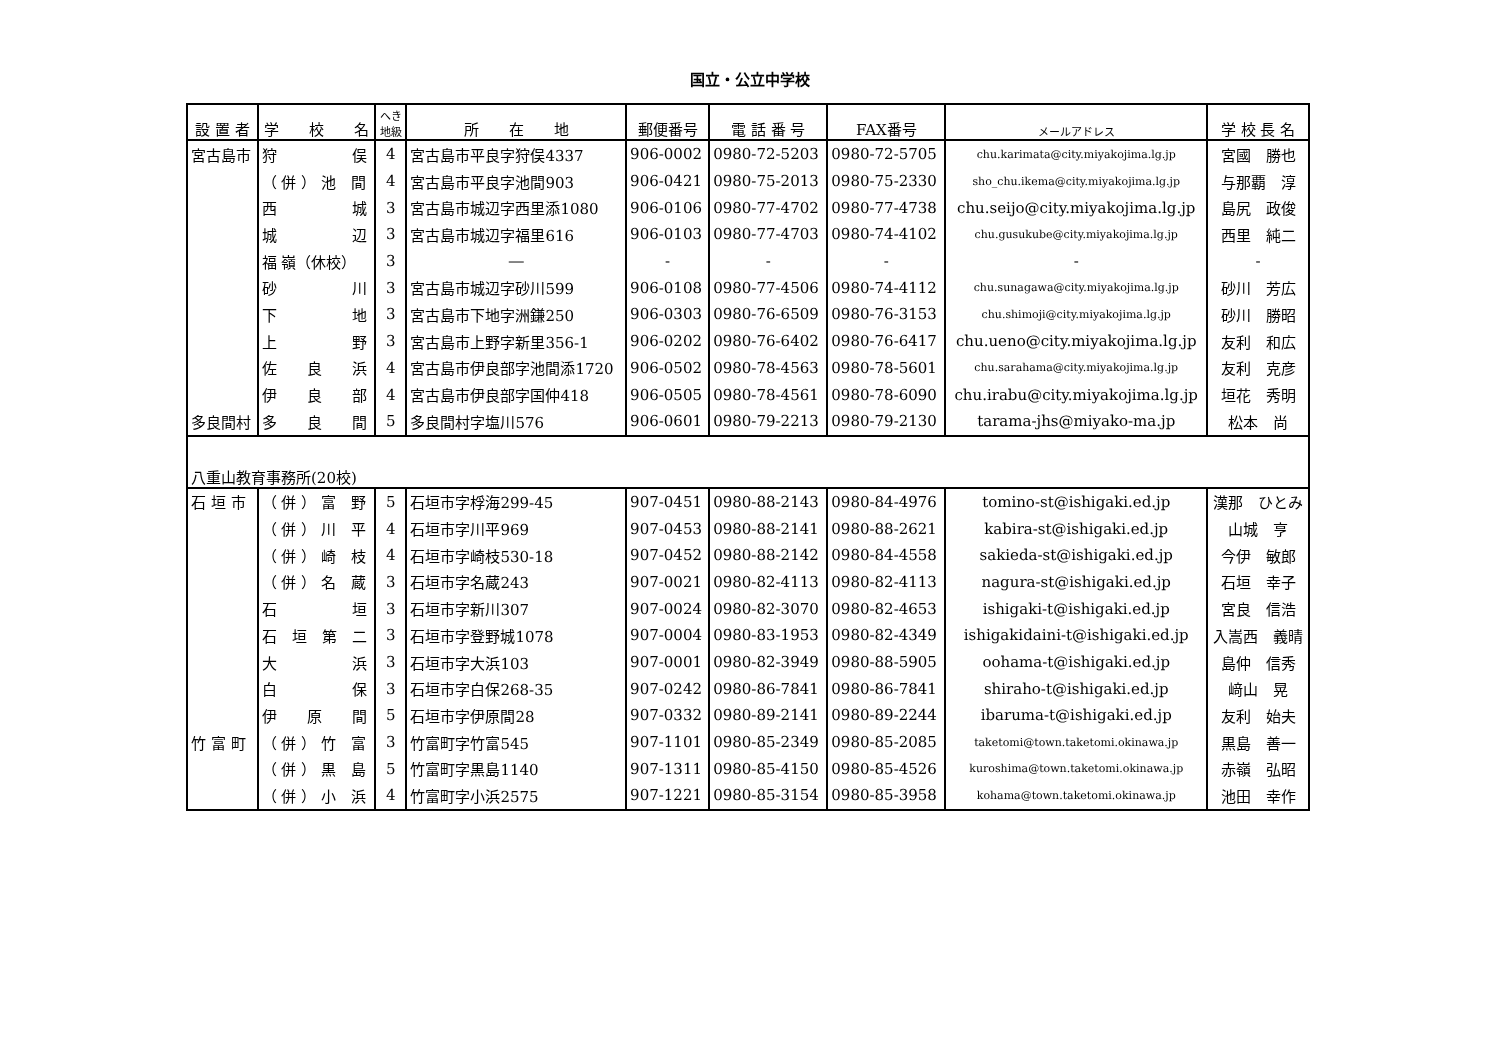国立・公立中学校
| 設 置 者 | 学 校 名 | へき 地級 | 所 在 地 | 郵便番号 | 電 話 番 号 | FAX番号 | メールアドレス | 学 校 長 名 |
| --- | --- | --- | --- | --- | --- | --- | --- | --- |
| 宮古島市 | 狩 俣 | 4 | 宮古島市平良字狩俣4337 | 906-0002 | 0980-72-5203 | 0980-72-5705 | chu.karimata@city.miyakojima.lg.jp | 宮國 勝也 |
| | （ 併 ） 池 間 | 4 | 宮古島市平良字池間903 | 906-0421 | 0980-75-2013 | 0980-75-2330 | sho_chu.ikema@city.miyakojima.lg.jp | 与那覇 淳 |
| | 西 城 | 3 | 宮古島市城辺字西里添1080 | 906-0106 | 0980-77-4702 | 0980-77-4738 | chu.seijo@city.miyakojima.lg.jp | 島尻 政俊 |
| | 城 辺 | 3 | 宮古島市城辺字福里616 | 906-0103 | 0980-77-4703 | 0980-74-4102 | chu.gusukube@city.miyakojima.lg.jp | 西里 純二 |
| | 福 嶺（休校） | 3 | ― | - | - | - | - | - |
| | 砂 川 | 3 | 宮古島市城辺字砂川599 | 906-0108 | 0980-77-4506 | 0980-74-4112 | chu.sunagawa@city.miyakojima.lg.jp | 砂川 芳広 |
| | 下 地 | 3 | 宮古島市下地字洲鎌250 | 906-0303 | 0980-76-6509 | 0980-76-3153 | chu.shimoji@city.miyakojima.lg.jp | 砂川 勝昭 |
| | 上 野 | 3 | 宮古島市上野字新里356-1 | 906-0202 | 0980-76-6402 | 0980-76-6417 | chu.ueno@city.miyakojima.lg.jp | 友利 和広 |
| | 佐 良 浜 | 4 | 宮古島市伊良部字池間添1720 | 906-0502 | 0980-78-4563 | 0980-78-5601 | chu.sarahama@city.miyakojima.lg.jp | 友利 克彦 |
| | 伊 良 部 | 4 | 宮古島市伊良部字国仲418 | 906-0505 | 0980-78-4561 | 0980-78-6090 | chu.irabu@city.miyakojima.lg.jp | 垣花 秀明 |
| 多良間村 | 多 良 間 | 5 | 多良間村字塩川576 | 906-0601 | 0980-79-2213 | 0980-79-2130 | tarama-jhs@miyako-ma.jp | 松本 尚 |
| 八重山教育事務所(20校) | | | | | | | | |
| 石 垣 市 | （ 併 ） 富 野 | 5 | 石垣市字桴海299-45 | 907-0451 | 0980-88-2143 | 0980-84-4976 | tomino-st@ishigaki.ed.jp | 漢那 ひとみ |
| | （ 併 ） 川 平 | 4 | 石垣市字川平969 | 907-0453 | 0980-88-2141 | 0980-88-2621 | kabira-st@ishigaki.ed.jp | 山城 亨 |
| | （ 併 ） 崎 枝 | 4 | 石垣市字崎枝530-18 | 907-0452 | 0980-88-2142 | 0980-84-4558 | sakieda-st@ishigaki.ed.jp | 今伊 敏郎 |
| | （ 併 ） 名 蔵 | 3 | 石垣市字名蔵243 | 907-0021 | 0980-82-4113 | 0980-82-4113 | nagura-st@ishigaki.ed.jp | 石垣 幸子 |
| | 石 垣 | 3 | 石垣市字新川307 | 907-0024 | 0980-82-3070 | 0980-82-4653 | ishigaki-t@ishigaki.ed.jp | 宮良 信浩 |
| | 石 垣 第 二 | 3 | 石垣市字登野城1078 | 907-0004 | 0980-83-1953 | 0980-82-4349 | ishigakidaini-t@ishigaki.ed.jp | 入嵩西 義晴 |
| | 大 浜 | 3 | 石垣市字大浜103 | 907-0001 | 0980-82-3949 | 0980-88-5905 | oohama-t@ishigaki.ed.jp | 島仲 信秀 |
| | 白 保 | 3 | 石垣市字白保268-35 | 907-0242 | 0980-86-7841 | 0980-86-7841 | shiraho-t@ishigaki.ed.jp | 﨑山 晃 |
| | 伊 原 間 | 5 | 石垣市字伊原間28 | 907-0332 | 0980-89-2141 | 0980-89-2244 | ibaruma-t@ishigaki.ed.jp | 友利 始夫 |
| 竹 富 町 | （ 併 ） 竹 富 | 3 | 竹富町字竹富545 | 907-1101 | 0980-85-2349 | 0980-85-2085 | taketomi@town.taketomi.okinawa.jp | 黒島 善一 |
| | （ 併 ） 黒 島 | 5 | 竹富町字黒島1140 | 907-1311 | 0980-85-4150 | 0980-85-4526 | kuroshima@town.taketomi.okinawa.jp | 赤嶺 弘昭 |
| | （ 併 ） 小 浜 | 4 | 竹富町字小浜2575 | 907-1221 | 0980-85-3154 | 0980-85-3958 | kohama@town.taketomi.okinawa.jp | 池田 幸作 |